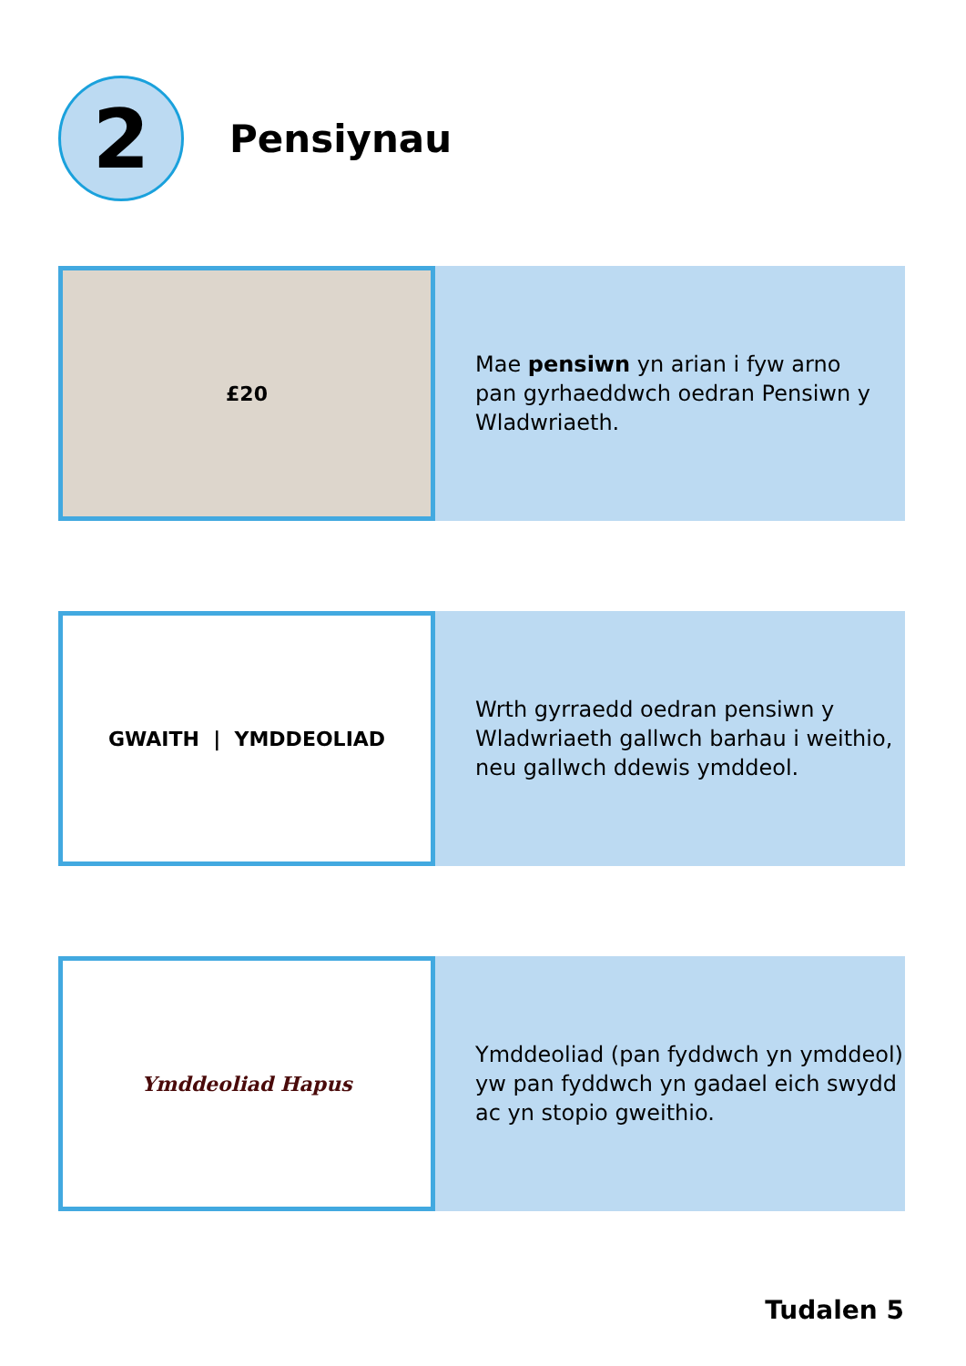2
Pensiynau
£20
Mae pensiwn yn arian i fyw arno
pan gyrhaeddwch oedran Pensiwn y
Wladwriaeth.
GWAITH | YMDDEOLIAD
Wrth gyrraedd oedran pensiwn y
Wladwriaeth gallwch barhau i weithio,
neu gallwch ddewis ymddeol.
Ymddeoliad Hapus
Ymddeoliad (pan fyddwch yn ymddeol)
yw pan fyddwch yn gadael eich swydd
ac yn stopio gweithio.
Tudalen 5